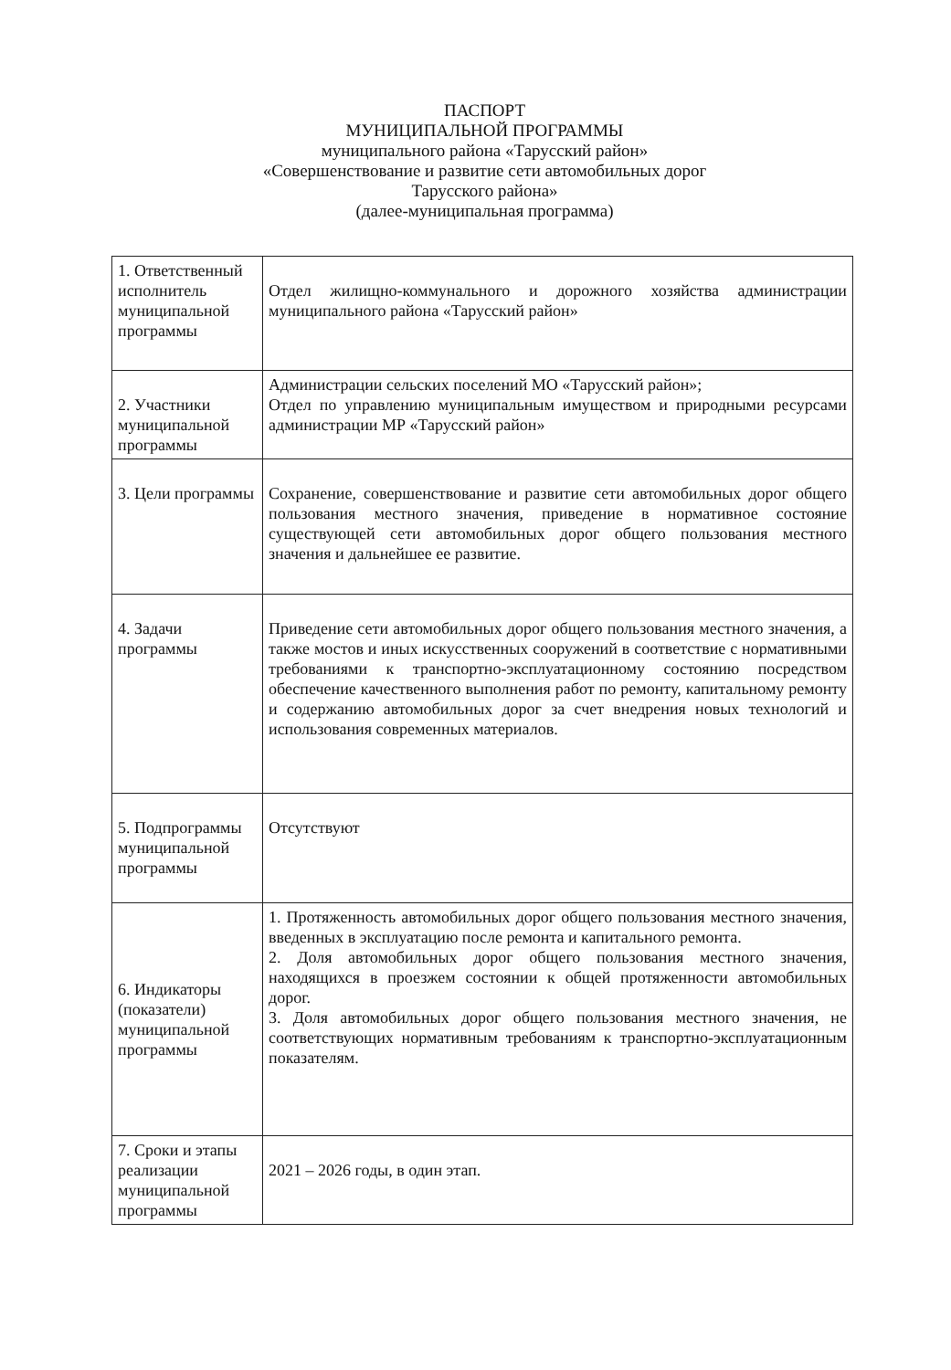ПАСПОРТ
МУНИЦИПАЛЬНОЙ ПРОГРАММЫ
муниципального района «Тарусский район»
«Совершенствование и развитие сети автомобильных дорог
Тарусского района»
(далее-муниципальная программа)
| 1. Ответственный исполнитель муниципальной программы | Отдел жилищно-коммунального и дорожного хозяйства администрации муниципального района «Тарусский район» |
| 2. Участники муниципальной программы | Администрации сельских поселений МО «Тарусский район»; Отдел по управлению муниципальным имуществом и природными ресурсами администрации МР «Тарусский район» |
| 3. Цели программы | Сохранение, совершенствование и развитие сети автомобильных дорог общего пользования местного значения, приведение в нормативное состояние существующей сети автомобильных дорог общего пользования местного значения и дальнейшее ее развитие. |
| 4. Задачи программы | Приведение сети автомобильных дорог общего пользования местного значения, а также мостов и иных искусственных сооружений в соответствие с нормативными требованиями к транспортно-эксплуатационному состоянию посредством обеспечение качественного выполнения работ по ремонту, капитальному ремонту и содержанию автомобильных дорог за счет внедрения новых технологий и использования современных материалов. |
| 5. Подпрограммы муниципальной программы | Отсутствуют |
| 6. Индикаторы (показатели) муниципальной программы | 1. Протяженность автомобильных дорог общего пользования местного значения, введенных в эксплуатацию после ремонта и капитального ремонта. 2. Доля автомобильных дорог общего пользования местного значения, находящихся в проезжем состоянии к общей протяженности автомобильных дорог. 3. Доля автомобильных дорог общего пользования местного значения, не соответствующих нормативным требованиям к транспортно-эксплуатационным показателям. |
| 7. Сроки и этапы реализации муниципальной программы | 2021 – 2026 годы, в один этап. |